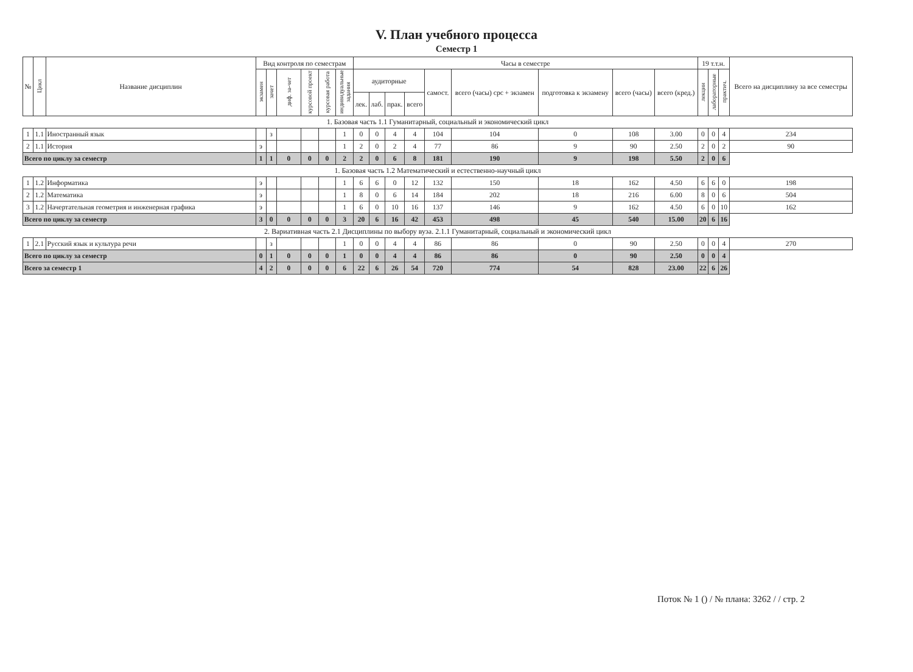V. План учебного процесса
Семестр 1
| № | Цикл | Название дисциплин | Вид контроля по семестрам | | | | | | Часы в семестре | | | | | | | | | 19 т.т.н. | | | Всего на дисциплину за все семестры |
| --- | --- | --- | --- | --- | --- | --- | --- | --- | --- | --- | --- | --- | --- | --- | --- | --- | --- | --- | --- | --- | --- |
| | | | экзамен | зачет | диф. за-чет | курсовой проект | курсовая работа | индивидуальные задания | аудиторные | | | | самост. | всего (часы) срс + экзамен | подготовка к экзамену | всего (часы) | всего (кред.) | лекции | лабораторные | практич. | |
| | | | | | | | | | лек. | лаб. | прак. | всего | | | | | | | | | |
| 1. Базовая часть 1.1 Гуманитарный, социальный и экономический цикл | | | | | | | | | | | | | | | | | | | | | |
| 1 | 1.1 | Иностранный язык | | з | | | | 1 | 0 | 0 | 4 | 4 | 104 | 104 | 0 | 108 | 3.00 | 0 | 0 | 4 | 234 |
| 2 | 1.1 | История | э | | | | | 1 | 2 | 0 | 2 | 4 | 77 | 86 | 9 | 90 | 2.50 | 2 | 0 | 2 | 90 |
| Всего по циклу за семестр | | | 1 | 1 | 0 | 0 | 0 | 2 | 2 | 0 | 6 | 8 | 181 | 190 | 9 | 198 | 5.50 | 2 | 0 | 6 | |
| 1. Базовая часть 1.2 Математический и естественно-научный цикл | | | | | | | | | | | | | | | | | | | | | |
| 1 | 1.2 | Информатика | э | | | | | 1 | 6 | 6 | 0 | 12 | 132 | 150 | 18 | 162 | 4.50 | 6 | 6 | 0 | 198 |
| 2 | 1.2 | Математика | э | | | | | 1 | 8 | 0 | 6 | 14 | 184 | 202 | 18 | 216 | 6.00 | 8 | 0 | 6 | 504 |
| 3 | 1.2 | Начертательная геометрия и инженерная графика | э | | | | | 1 | 6 | 0 | 10 | 16 | 137 | 146 | 9 | 162 | 4.50 | 6 | 0 | 10 | 162 |
| Всего по циклу за семестр | | | 3 | 0 | 0 | 0 | 0 | 3 | 20 | 6 | 16 | 42 | 453 | 498 | 45 | 540 | 15.00 | 20 | 6 | 16 | |
| 2. Вариативная часть 2.1 Дисциплины по выбору вуза. 2.1.1 Гуманитарный, социальный и экономический цикл | | | | | | | | | | | | | | | | | | | | | |
| 1 | 2.1 | Русский язык и культура речи | | з | | | | 1 | 0 | 0 | 4 | 4 | 86 | 86 | 0 | 90 | 2.50 | 0 | 0 | 4 | 270 |
| Всего по циклу за семестр | | | 0 | 1 | 0 | 0 | 0 | 1 | 0 | 0 | 4 | 4 | 86 | 86 | 0 | 90 | 2.50 | 0 | 0 | 4 | |
| Всего за семестр 1 | | | 4 | 2 | 0 | 0 | 0 | 6 | 22 | 6 | 26 | 54 | 720 | 774 | 54 | 828 | 23.00 | 22 | 6 | 26 | |
Поток № 1 () / № плана: 3262 / / стр. 2